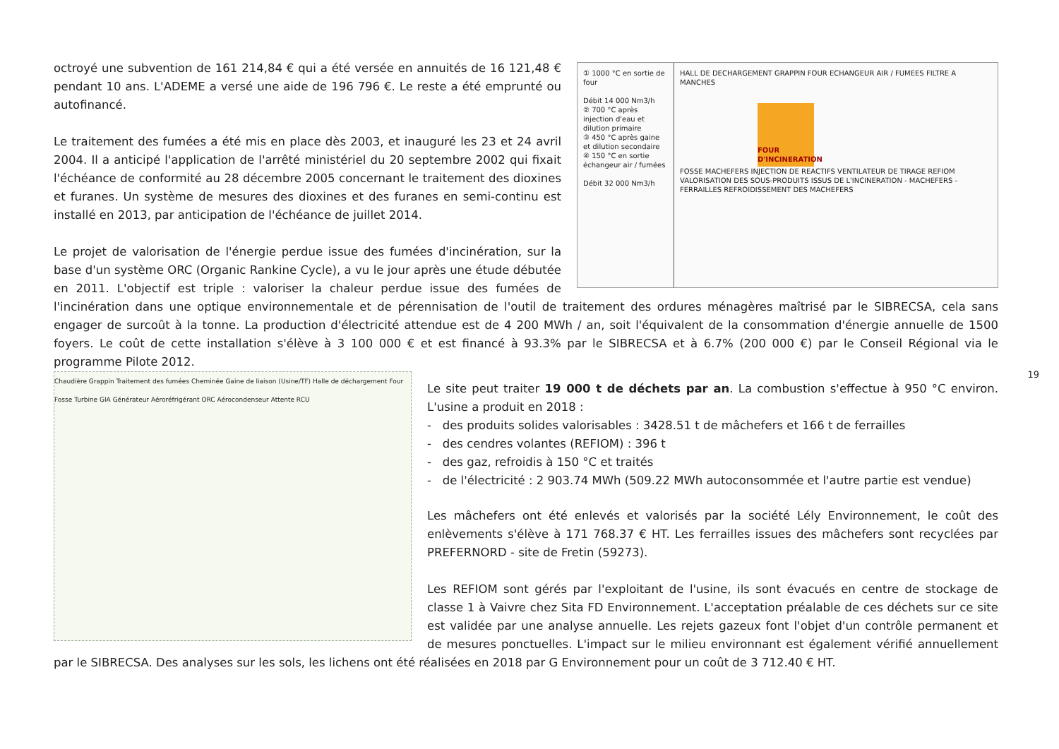① 1000 °C en sortie de four
Débit 14 000 Nm3/h
② 700 °C après injection d'eau et dilution primaire
③ 450 °C après gaine et dilution secondaire
④ 150 °C en sortie échangeur air / fumées
Débit 32 000 Nm3/h
HALL DE DECHARGEMENT GRAPPIN FOUR ECHANGEUR AIR / FUMEES FILTRE A MANCHES
FOUR D'INCINERATION
FOSSE MACHEFERS INJECTION DE REACTIFS VENTILATEUR DE TIRAGE REFIOM
VALORISATION DES SOUS-PRODUITS ISSUS DE L'INCINERATION - MACHEFERS - FERRAILLES REFROIDISSEMENT DES MACHEFERS
octroyé une subvention de 161 214,84 € qui a été versée en annuités de 16 121,48 € pendant 10 ans. L'ADEME a versé une aide de 196 796 €. Le reste a été emprunté ou autofinancé.
Le traitement des fumées a été mis en place dès 2003, et inauguré les 23 et 24 avril 2004. Il a anticipé l'application de l'arrêté ministériel du 20 septembre 2002 qui fixait l'échéance de conformité au 28 décembre 2005 concernant le traitement des dioxines et furanes. Un système de mesures des dioxines et des furanes en semi-continu est installé en 2013, par anticipation de l'échéance de juillet 2014.
Le projet de valorisation de l'énergie perdue issue des fumées d'incinération, sur la base d'un système ORC (Organic Rankine Cycle), a vu le jour après une étude débutée en 2011. L'objectif est triple : valoriser la chaleur perdue issue des fumées de l'incinération dans une optique environnementale et de pérennisation de l'outil de traitement des ordures ménagères maîtrisé par le SIBRECSA, cela sans engager de surcoût à la tonne. La production d'électricité attendue est de 4 200 MWh / an, soit l'équivalent de la consommation d'énergie annuelle de 1500 foyers. Le coût de cette installation s'élève à 3 100 000 € et est financé à 93.3% par le SIBRECSA et à 6.7% (200 000 €) par le Conseil Régional via le programme Pilote 2012.
Chaudière Grappin Traitement des fumées Cheminée Gaine de liaison (Usine/TF) Halle de déchargement Four Fosse Turbine GIA Générateur Aéroréfrigérant ORC Aérocondenseur Attente RCU
Le site peut traiter 19 000 t de déchets par an. La combustion s'effectue à 950 °C environ. L'usine a produit en 2018 :
- des produits solides valorisables : 3428.51 t de mâchefers et 166 t de ferrailles
- des cendres volantes (REFIOM) : 396 t
- des gaz, refroidis à 150 °C et traités
- de l'électricité : 2 903.74 MWh (509.22 MWh autoconsommée et l'autre partie est vendue)
Les mâchefers ont été enlevés et valorisés par la société Lély Environnement, le coût des enlèvements s'élève à 171 768.37 € HT. Les ferrailles issues des mâchefers sont recyclées par PREFERNORD - site de Fretin (59273).
Les REFIOM sont gérés par l'exploitant de l'usine, ils sont évacués en centre de stockage de classe 1 à Vaivre chez Sita FD Environnement. L'acceptation préalable de ces déchets sur ce site est validée par une analyse annuelle. Les rejets gazeux font l'objet d'un contrôle permanent et de mesures ponctuelles. L'impact sur le milieu environnant est également vérifié annuellement par le SIBRECSA. Des analyses sur les sols, les lichens ont été réalisées en 2018 par G Environnement pour un coût de 3 712.40 € HT.
19